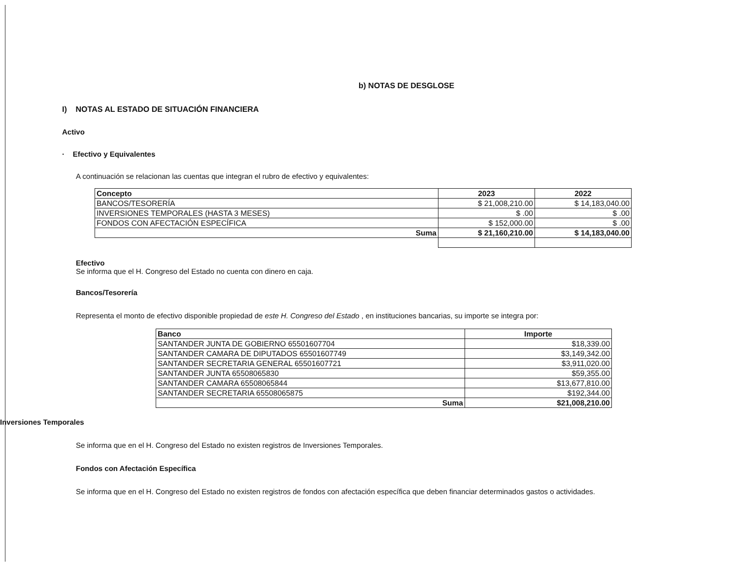b) NOTAS DE DESGLOSE
I) NOTAS AL ESTADO DE SITUACIÓN FINANCIERA
Activo
· Efectivo y Equivalentes
A continuación se relacionan las cuentas que integran el rubro de efectivo y equivalentes:
| Concepto | 2023 | 2022 |
| --- | --- | --- |
| BANCOS/TESORERÍA | $ 21,008,210.00 | $ 14,183,040.00 |
| INVERSIONES TEMPORALES (HASTA 3 MESES) | $ .00 | $ .00 |
| FONDOS CON AFECTACIÓN ESPECÍFICA | $ 152,000.00 | $ .00 |
| Suma | $ 21,160,210.00 | $ 14,183,040.00 |
Efectivo
Se informa que el H. Congreso del Estado no cuenta con dinero en caja.
Bancos/Tesorería
Representa el monto de efectivo disponible propiedad de este H. Congreso del Estado , en instituciones bancarias, su importe se integra por:
| Banco | Importe |
| --- | --- |
| SANTANDER JUNTA DE GOBIERNO 65501607704 | $18,339.00 |
| SANTANDER CAMARA DE DIPUTADOS 65501607749 | $3,149,342.00 |
| SANTANDER SECRETARIA GENERAL 65501607721 | $3,911,020.00 |
| SANTANDER JUNTA 65508065830 | $59,355.00 |
| SANTANDER CAMARA 65508065844 | $13,677,810.00 |
| SANTANDER SECRETARIA 65508065875 | $192,344.00 |
| Suma | $21,008,210.00 |
Inversiones Temporales
Se informa que en el H. Congreso del Estado no existen registros de Inversiones Temporales.
Fondos con Afectación Específica
Se informa que en el H. Congreso del Estado no existen registros de fondos con afectación específica que deben financiar determinados gastos o actividades.